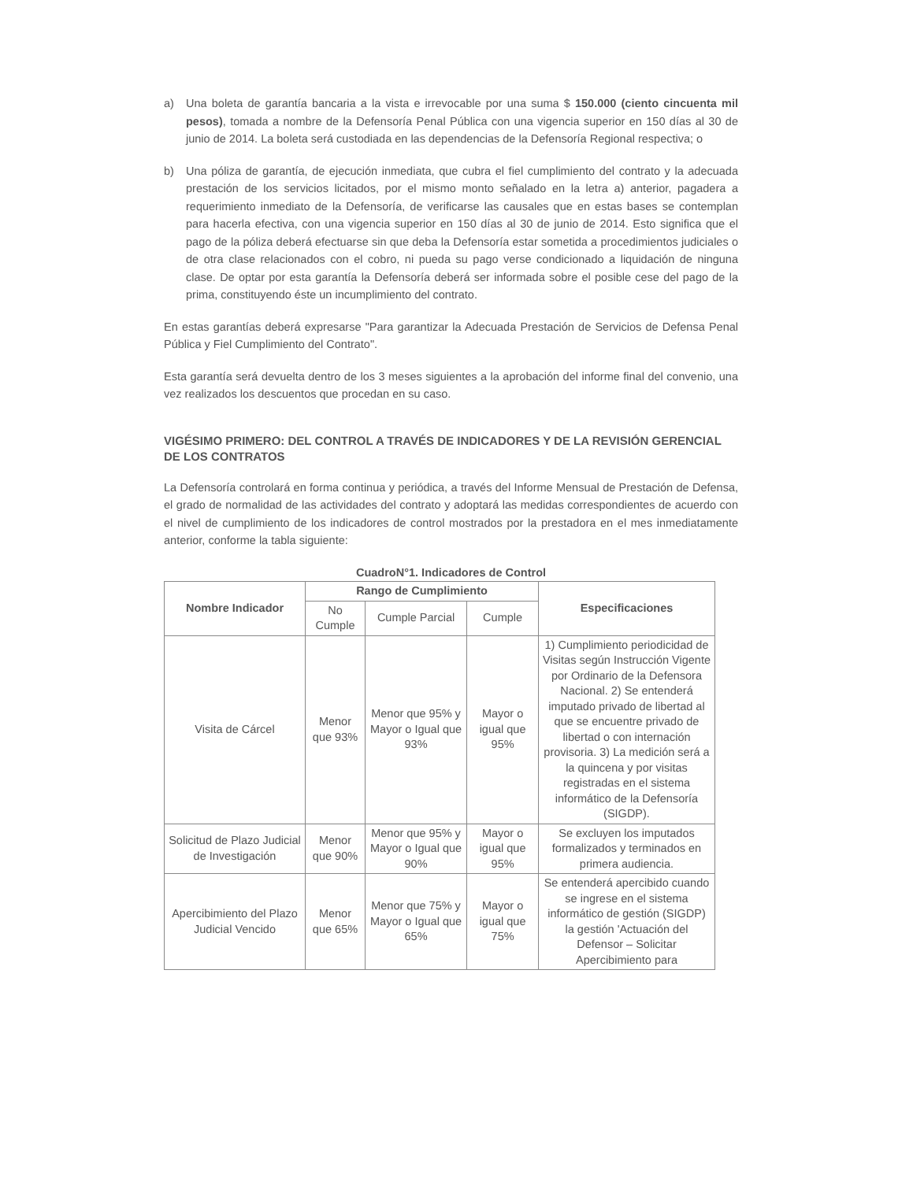a) Una boleta de garantía bancaria a la vista e irrevocable por una suma $ 150.000 (ciento cincuenta mil pesos), tomada a nombre de la Defensoría Penal Pública con una vigencia superior en 150 días al 30 de junio de 2014. La boleta será custodiada en las dependencias de la Defensoría Regional respectiva; o
b) Una póliza de garantía, de ejecución inmediata, que cubra el fiel cumplimiento del contrato y la adecuada prestación de los servicios licitados, por el mismo monto señalado en la letra a) anterior, pagadera a requerimiento inmediato de la Defensoría, de verificarse las causales que en estas bases se contemplan para hacerla efectiva, con una vigencia superior en 150 días al 30 de junio de 2014. Esto significa que el pago de la póliza deberá efectuarse sin que deba la Defensoría estar sometida a procedimientos judiciales o de otra clase relacionados con el cobro, ni pueda su pago verse condicionado a liquidación de ninguna clase. De optar por esta garantía la Defensoría deberá ser informada sobre el posible cese del pago de la prima, constituyendo éste un incumplimiento del contrato.
En estas garantías deberá expresarse "Para garantizar la Adecuada Prestación de Servicios de Defensa Penal Pública y Fiel Cumplimiento del Contrato".
Esta garantía será devuelta dentro de los 3 meses siguientes a la aprobación del informe final del convenio, una vez realizados los descuentos que procedan en su caso.
VIGÉSIMO PRIMERO: DEL CONTROL A TRAVÉS DE INDICADORES Y DE LA REVISIÓN GERENCIAL DE LOS CONTRATOS
La Defensoría controlará en forma continua y periódica, a través del Informe Mensual de Prestación de Defensa, el grado de normalidad de las actividades del contrato y adoptará las medidas correspondientes de acuerdo con el nivel de cumplimiento de los indicadores de control mostrados por la prestadora en el mes inmediatamente anterior, conforme la tabla siguiente:
CuadroN°1. Indicadores de Control
| Nombre Indicador | Rango de Cumplimiento | | | Especificaciones |
| --- | --- | --- | --- | --- |
| | No Cumple | Cumple Parcial | Cumple | |
| Visita de Cárcel | Menor que 93% | Menor que 95% y Mayor o Igual que 93% | Mayor o igual que 95% | 1) Cumplimiento periodicidad de Visitas según Instrucción Vigente por Ordinario de la Defensora Nacional. 2) Se entenderá imputado privado de libertad al que se encuentre privado de libertad o con internación provisoria. 3) La medición será a la quincena y por visitas registradas en el sistema informático de la Defensoría (SIGDP). |
| Solicitud de Plazo Judicial de Investigación | Menor que 90% | Menor que 95% y Mayor o Igual que 90% | Mayor o igual que 95% | Se excluyen los imputados formalizados y terminados en primera audiencia. |
| Apercibimiento del Plazo Judicial Vencido | Menor que 65% | Menor que 75% y Mayor o Igual que 65% | Mayor o igual que 75% | Se entenderá apercibido cuando se ingrese en el sistema informático de gestión (SIGDP) la gestión 'Actuación del Defensor – Solicitar Apercibimiento para |